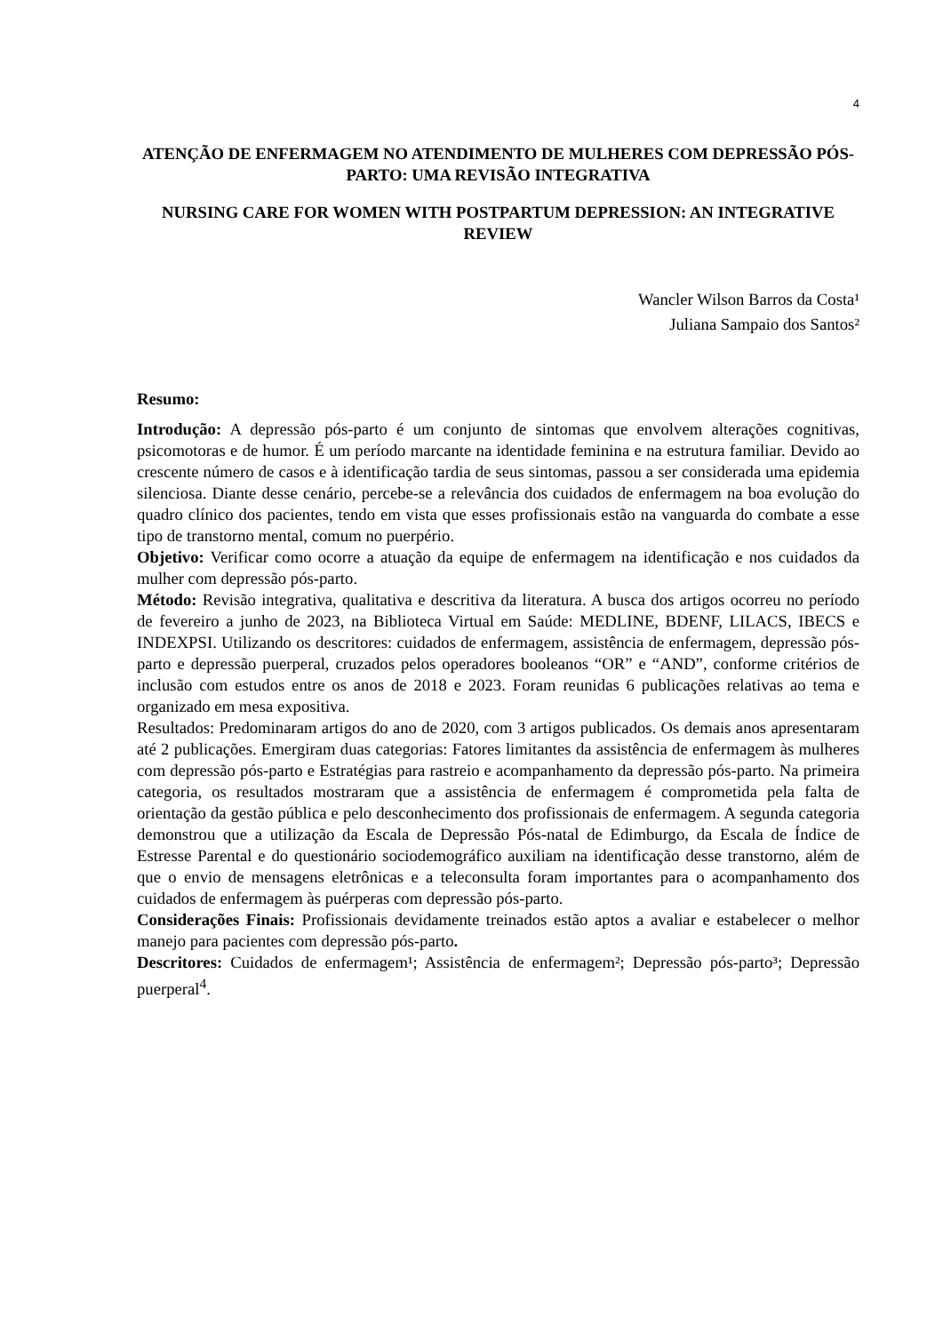4
ATENÇÃO DE ENFERMAGEM NO ATENDIMENTO DE MULHERES COM DEPRESSÃO PÓS-PARTO: UMA REVISÃO INTEGRATIVA
NURSING CARE FOR WOMEN WITH POSTPARTUM DEPRESSION: AN INTEGRATIVE REVIEW
Wancler Wilson Barros da Costa¹
Juliana Sampaio dos Santos²
Resumo:
Introdução: A depressão pós-parto é um conjunto de sintomas que envolvem alterações cognitivas, psicomotoras e de humor. É um período marcante na identidade feminina e na estrutura familiar. Devido ao crescente número de casos e à identificação tardia de seus sintomas, passou a ser considerada uma epidemia silenciosa. Diante desse cenário, percebe-se a relevância dos cuidados de enfermagem na boa evolução do quadro clínico dos pacientes, tendo em vista que esses profissionais estão na vanguarda do combate a esse tipo de transtorno mental, comum no puerpério.
Objetivo: Verificar como ocorre a atuação da equipe de enfermagem na identificação e nos cuidados da mulher com depressão pós-parto.
Método: Revisão integrativa, qualitativa e descritiva da literatura. A busca dos artigos ocorreu no período de fevereiro a junho de 2023, na Biblioteca Virtual em Saúde: MEDLINE, BDENF, LILACS, IBECS e INDEXPSI. Utilizando os descritores: cuidados de enfermagem, assistência de enfermagem, depressão pós-parto e depressão puerperal, cruzados pelos operadores booleanos “OR” e “AND”, conforme critérios de inclusão com estudos entre os anos de 2018 e 2023. Foram reunidas 6 publicações relativas ao tema e organizado em mesa expositiva.
Resultados: Predominaram artigos do ano de 2020, com 3 artigos publicados. Os demais anos apresentaram até 2 publicações. Emergiram duas categorias: Fatores limitantes da assistência de enfermagem às mulheres com depressão pós-parto e Estratégias para rastreio e acompanhamento da depressão pós-parto. Na primeira categoria, os resultados mostraram que a assistência de enfermagem é comprometida pela falta de orientação da gestão pública e pelo desconhecimento dos profissionais de enfermagem. A segunda categoria demonstrou que a utilização da Escala de Depressão Pós-natal de Edimburgo, da Escala de Índice de Estresse Parental e do questionário sociodemográfico auxiliam na identificação desse transtorno, além de que o envio de mensagens eletrônicas e a teleconsulta foram importantes para o acompanhamento dos cuidados de enfermagem às puérperas com depressão pós-parto.
Considerações Finais: Profissionais devidamente treinados estão aptos a avaliar e estabelecer o melhor manejo para pacientes com depressão pós-parto.
Descritores: Cuidados de enfermagem¹; Assistência de enfermagem²; Depressão pós-parto³; Depressão puerperal<sup>4</sup>.